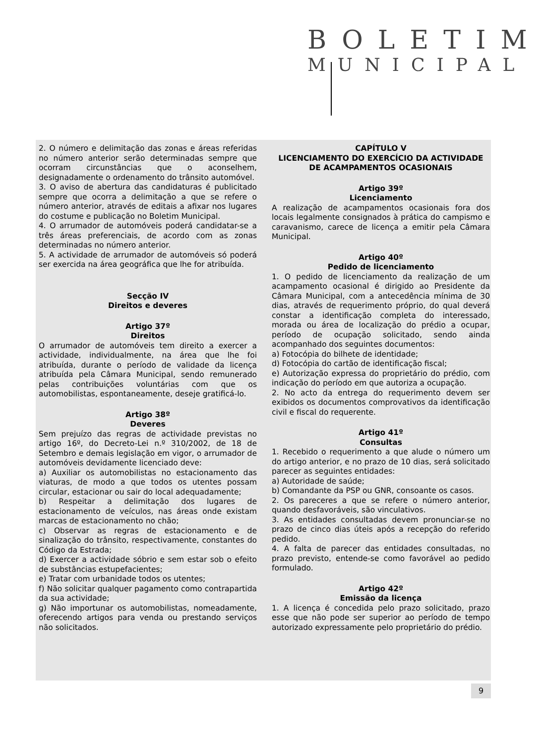BOLETIM
MUNICIPAL
2. O número e delimitação das zonas e áreas referidas no número anterior serão determinadas sempre que ocorram circunstâncias que o aconselhem, designadamente o ordenamento do trânsito automóvel.
3. O aviso de abertura das candidaturas é publicitado sempre que ocorra a delimitação a que se refere o número anterior, através de editais a afixar nos lugares do costume e publicação no Boletim Municipal.
4. O arrumador de automóveis poderá candidatar-se a três áreas preferenciais, de acordo com as zonas determinadas no número anterior.
5. A actividade de arrumador de automóveis só poderá ser exercida na área geográfica que lhe for atribuída.
Secção IV
Direitos e deveres
Artigo 37º
Direitos
O arrumador de automóveis tem direito a exercer a actividade, individualmente, na área que lhe foi atribuída, durante o período de validade da licença atribuída pela Câmara Municipal, sendo remunerado pelas contribuições voluntárias com que os automobilistas, espontaneamente, deseje gratificá-lo.
Artigo 38º
Deveres
Sem prejuízo das regras de actividade previstas no artigo 16º, do Decreto-Lei n.º 310/2002, de 18 de Setembro e demais legislação em vigor, o arrumador de automóveis devidamente licenciado deve:
a) Auxiliar os automobilistas no estacionamento das viaturas, de modo a que todos os utentes possam circular, estacionar ou sair do local adequadamente;
b) Respeitar a delimitação dos lugares de estacionamento de veículos, nas áreas onde existam marcas de estacionamento no chão;
c) Observar as regras de estacionamento e de sinalização do trânsito, respectivamente, constantes do Código da Estrada;
d) Exercer a actividade sóbrio e sem estar sob o efeito de substâncias estupefacientes;
e) Tratar com urbanidade todos os utentes;
f) Não solicitar qualquer pagamento como contrapartida da sua actividade;
g) Não importunar os automobilistas, nomeadamente, oferecendo artigos para venda ou prestando serviços não solicitados.
CAPÍTULO V
LICENCIAMENTO DO EXERCÍCIO DA ACTIVIDADE DE ACAMPAMENTOS OCASIONAIS
Artigo 39º
Licenciamento
A realização de acampamentos ocasionais fora dos locais legalmente consignados à prática do campismo e caravanismo, carece de licença a emitir pela Câmara Municipal.
Artigo 40º
Pedido de licenciamento
1. O pedido de licenciamento da realização de um acampamento ocasional é dirigido ao Presidente da Câmara Municipal, com a antecedência mínima de 30 dias, através de requerimento próprio, do qual deverá constar a identificação completa do interessado, morada ou área de localização do prédio a ocupar, período de ocupação solicitado, sendo ainda acompanhado dos seguintes documentos:
a) Fotocópia do bilhete de identidade;
d) Fotocópia do cartão de identificação fiscal;
e) Autorização expressa do proprietário do prédio, com indicação do período em que autoriza a ocupação.
2. No acto da entrega do requerimento devem ser exibidos os documentos comprovativos da identificação civil e fiscal do requerente.
Artigo 41º
Consultas
1. Recebido o requerimento a que alude o número um do artigo anterior, e no prazo de 10 dias, será solicitado parecer as seguintes entidades:
a) Autoridade de saúde;
b) Comandante da PSP ou GNR, consoante os casos.
2. Os pareceres a que se refere o número anterior, quando desfavoráveis, são vinculativos.
3. As entidades consultadas devem pronunciar-se no prazo de cinco dias úteis após a recepção do referido pedido.
4. A falta de parecer das entidades consultadas, no prazo previsto, entende-se como favorável ao pedido formulado.
Artigo 42º
Emissão da licença
1. A licença é concedida pelo prazo solicitado, prazo esse que não pode ser superior ao período de tempo autorizado expressamente pelo proprietário do prédio.
9